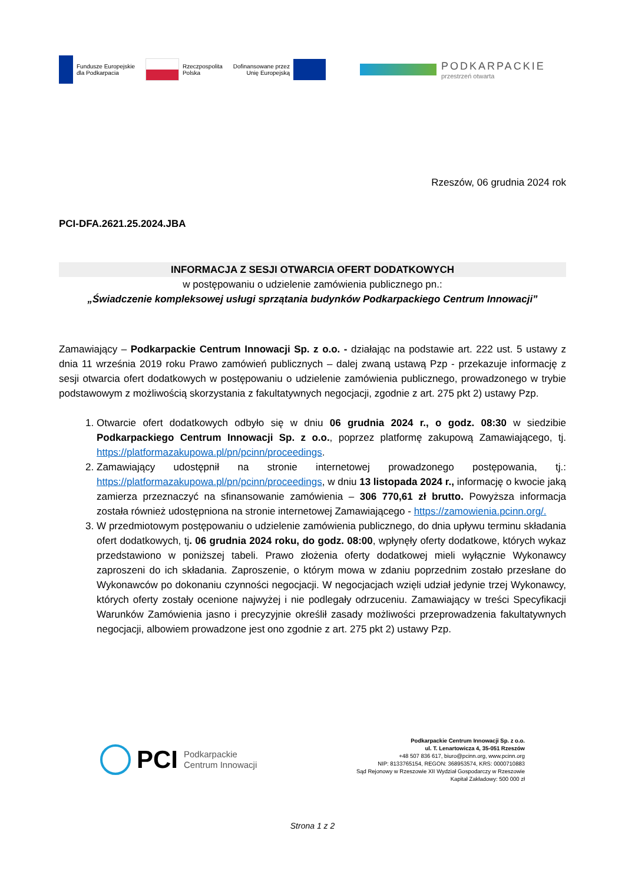Fundusze Europejskie
dla Podkarpacia
Rzeczpospolita
Polska
Dofinansowane przez
Unię Europejską
PODKARPACKIE
przestrzeń otwarta
Rzeszów, 06 grudnia 2024 rok
PCI-DFA.2621.25.2024.JBA
INFORMACJA Z SESJI OTWARCIA OFERT DODATKOWYCH
w postępowaniu o udzielenie zamówienia publicznego pn.:
„Świadczenie kompleksowej usługi sprzątania budynków Podkarpackiego Centrum Innowacji”
Zamawiający – Podkarpackie Centrum Innowacji Sp. z o.o. - działając na podstawie art. 222 ust. 5 ustawy z dnia 11 września 2019 roku Prawo zamówień publicznych – dalej zwaną ustawą Pzp - przekazuje informację z sesji otwarcia ofert dodatkowych w postępowaniu o udzielenie zamówienia publicznego, prowadzonego w trybie podstawowym z możliwością skorzystania z fakultatywnych negocjacji, zgodnie z art. 275 pkt 2) ustawy Pzp.
1. Otwarcie ofert dodatkowych odbyło się w dniu 06 grudnia 2024 r., o godz. 08:30 w siedzibie Podkarpackiego Centrum Innowacji Sp. z o.o., poprzez platformę zakupową Zamawiającego, tj. https://platformazakupowa.pl/pn/pcinn/proceedings.
2. Zamawiający udostępnił na stronie internetowej prowadzonego postępowania, tj.: https://platformazakupowa.pl/pn/pcinn/proceedings, w dniu 13 listopada 2024 r., informację o kwocie jaką zamierza przeznaczyć na sfinansowanie zamówienia – 306 770,61 zł brutto. Powyższa informacja została również udostępniona na stronie internetowej Zamawiającego - https://zamowienia.pcinn.org/.
3. W przedmiotowym postępowaniu o udzielenie zamówienia publicznego, do dnia upływu terminu składania ofert dodatkowych, tj. 06 grudnia 2024 roku, do godz. 08:00, wpłynęły oferty dodatkowe, których wykaz przedstawiono w poniższej tabeli. Prawo złożenia oferty dodatkowej mieli wyłącznie Wykonawcy zaproszeni do ich składania. Zaproszenie, o którym mowa w zdaniu poprzednim zostało przesłane do Wykonawców po dokonaniu czynności negocjacji. W negocjacjach wzięli udział jedynie trzej Wykonawcy, których oferty zostały ocenione najwyżej i nie podlegały odrzuceniu. Zamawiający w treści Specyfikacji Warunków Zamówienia jasno i precyzyjnie określił zasady możliwości przeprowadzenia fakultatywnych negocjacji, albowiem prowadzone jest ono zgodnie z art. 275 pkt 2) ustawy Pzp.
PCI Podkarpackie
Centrum Innowacji
Podkarpackie Centrum Innowacji Sp. z o.o.
ul. T. Lenartowicza 4, 35-051 Rzeszów
+48 507 836 617, biuro@pcinn.org, www.pcinn.org
NIP: 8133765154, REGON: 368953574, KRS: 0000710883
Sąd Rejonowy w Rzeszowie XII Wydział Gospodarczy w Rzeszowie
Kapitał Zakładowy: 500 000 zł
Strona 1 z 2